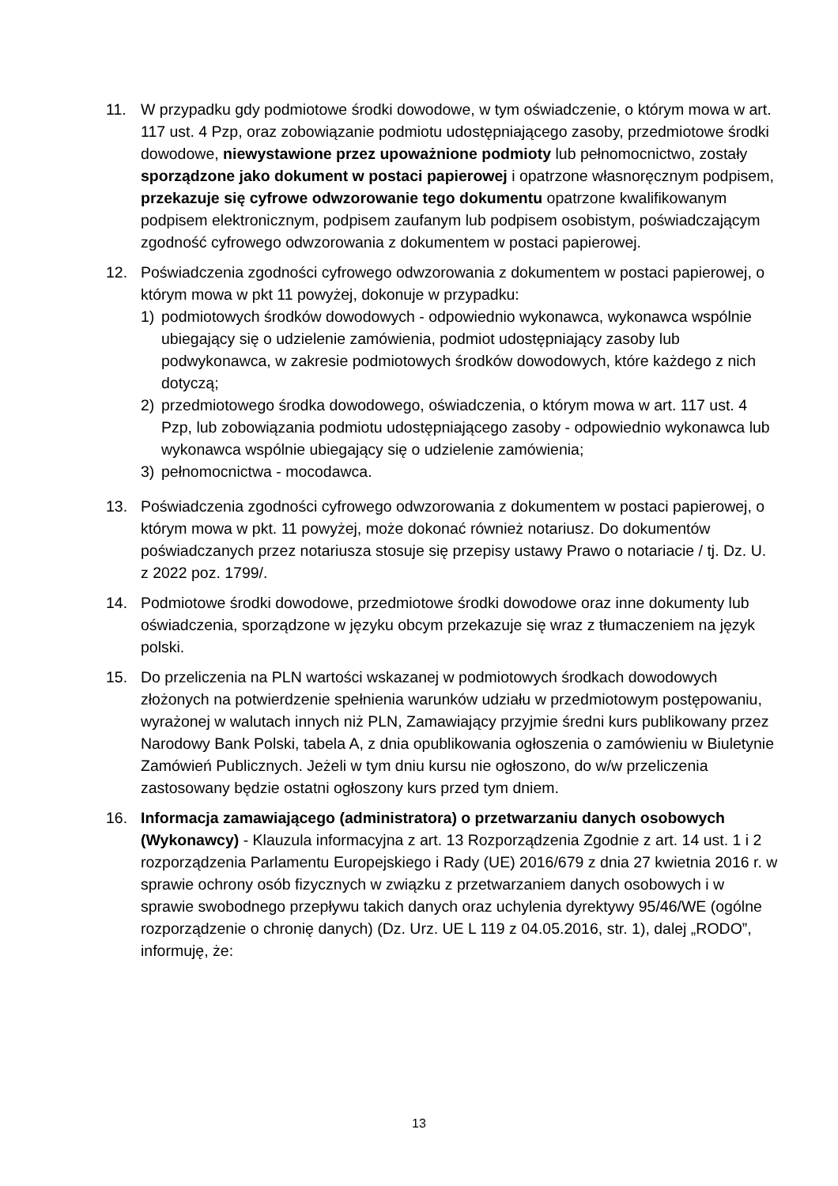11. W przypadku gdy podmiotowe środki dowodowe, w tym oświadczenie, o którym mowa w art. 117 ust. 4 Pzp, oraz zobowiązanie podmiotu udostępniającego zasoby, przedmiotowe środki dowodowe, niewystawione przez upoważnione podmioty lub pełnomocnictwo, zostały sporządzone jako dokument w postaci papierowej i opatrzone własnoręcznym podpisem, przekazuje się cyfrowe odwzorowanie tego dokumentu opatrzone kwalifikowanym podpisem elektronicznym, podpisem zaufanym lub podpisem osobistym, poświadczającym zgodność cyfrowego odwzorowania z dokumentem w postaci papierowej.
12. Poświadczenia zgodności cyfrowego odwzorowania z dokumentem w postaci papierowej, o którym mowa w pkt 11 powyżej, dokonuje w przypadku:
1) podmiotowych środków dowodowych - odpowiednio wykonawca, wykonawca wspólnie ubiegający się o udzielenie zamówienia, podmiot udostępniający zasoby lub podwykonawca, w zakresie podmiotowych środków dowodowych, które każdego z nich dotyczą;
2) przedmiotowego środka dowodowego, oświadczenia, o którym mowa w art. 117 ust. 4 Pzp, lub zobowiązania podmiotu udostępniającego zasoby - odpowiednio wykonawca lub wykonawca wspólnie ubiegający się o udzielenie zamówienia;
3) pełnomocnictwa - mocodawca.
13. Poświadczenia zgodności cyfrowego odwzorowania z dokumentem w postaci papierowej, o którym mowa w pkt. 11 powyżej, może dokonać również notariusz. Do dokumentów poświadczanych przez notariusza stosuje się przepisy ustawy Prawo o notariacie / tj. Dz. U. z 2022 poz. 1799/.
14. Podmiotowe środki dowodowe, przedmiotowe środki dowodowe oraz inne dokumenty lub oświadczenia, sporządzone w języku obcym przekazuje się wraz z tłumaczeniem na język polski.
15. Do przeliczenia na PLN wartości wskazanej w podmiotowych środkach dowodowych złożonych na potwierdzenie spełnienia warunków udziału w przedmiotowym postępowaniu, wyrażonej w walutach innych niż PLN, Zamawiający przyjmie średni kurs publikowany przez Narodowy Bank Polski, tabela A, z dnia opublikowania ogłoszenia o zamówieniu w Biuletynie Zamówień Publicznych. Jeżeli w tym dniu kursu nie ogłoszono, do w/w przeliczenia zastosowany będzie ostatni ogłoszony kurs przed tym dniem.
16. Informacja zamawiającego (administratora) o przetwarzaniu danych osobowych (Wykonawcy) - Klauzula informacyjna z art. 13 Rozporządzenia Zgodnie z art. 14 ust. 1 i 2 rozporządzenia Parlamentu Europejskiego i Rady (UE) 2016/679 z dnia 27 kwietnia 2016 r. w sprawie ochrony osób fizycznych w związku z przetwarzaniem danych osobowych i w sprawie swobodnego przepływu takich danych oraz uchylenia dyrektywy 95/46/WE (ogólne rozporządzenie o chronię danych) (Dz. Urz. UE L 119 z 04.05.2016, str. 1), dalej „RODO”, informuję, że:
13